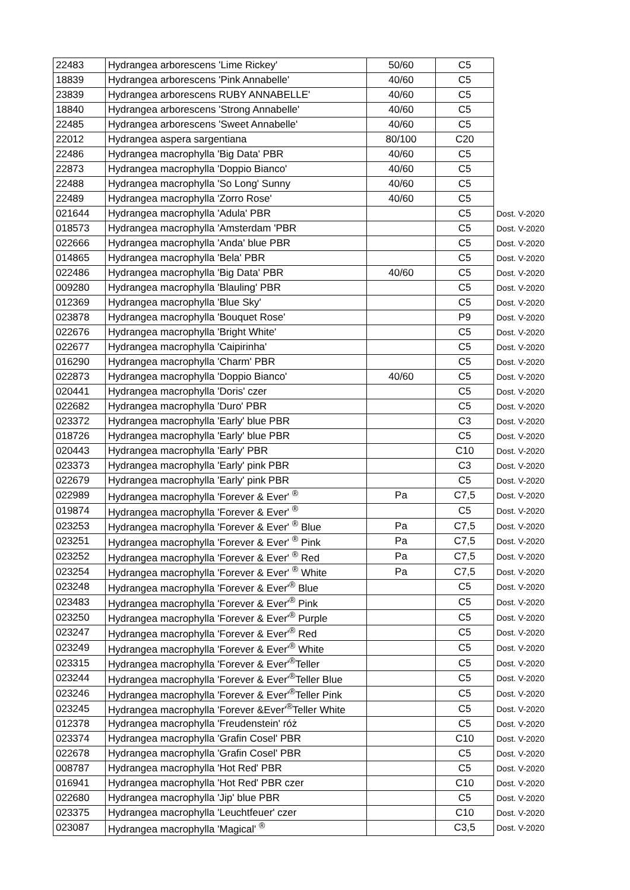| 22483 | Hydrangea arborescens 'Lime Rickey' | 50/60 | C5 | |
| 18839 | Hydrangea arborescens 'Pink Annabelle' | 40/60 | C5 | |
| 23839 | Hydrangea arborescens RUBY ANNABELLE' | 40/60 | C5 | |
| 18840 | Hydrangea arborescens 'Strong Annabelle' | 40/60 | C5 | |
| 22485 | Hydrangea arborescens 'Sweet Annabelle' | 40/60 | C5 | |
| 22012 | Hydrangea aspera sargentiana | 80/100 | C20 | |
| 22486 | Hydrangea macrophylla 'Big Data' PBR | 40/60 | C5 | |
| 22873 | Hydrangea macrophylla 'Doppio Bianco' | 40/60 | C5 | |
| 22488 | Hydrangea macrophylla 'So Long' Sunny | 40/60 | C5 | |
| 22489 | Hydrangea macrophylla 'Zorro Rose' | 40/60 | C5 | |
| 021644 | Hydrangea macrophylla 'Adula' PBR | | C5 | Dost. V-2020 |
| 018573 | Hydrangea macrophylla 'Amsterdam 'PBR | | C5 | Dost. V-2020 |
| 022666 | Hydrangea macrophylla 'Anda' blue PBR | | C5 | Dost. V-2020 |
| 014865 | Hydrangea macrophylla 'Bela' PBR | | C5 | Dost. V-2020 |
| 022486 | Hydrangea macrophylla 'Big Data' PBR | 40/60 | C5 | Dost. V-2020 |
| 009280 | Hydrangea macrophylla 'Blauling' PBR | | C5 | Dost. V-2020 |
| 012369 | Hydrangea macrophylla 'Blue Sky' | | C5 | Dost. V-2020 |
| 023878 | Hydrangea macrophylla 'Bouquet Rose' | | P9 | Dost. V-2020 |
| 022676 | Hydrangea macrophylla 'Bright White' | | C5 | Dost. V-2020 |
| 022677 | Hydrangea macrophylla 'Caipirinha' | | C5 | Dost. V-2020 |
| 016290 | Hydrangea macrophylla 'Charm' PBR | | C5 | Dost. V-2020 |
| 022873 | Hydrangea macrophylla 'Doppio Bianco' | 40/60 | C5 | Dost. V-2020 |
| 020441 | Hydrangea macrophylla 'Doris' czer | | C5 | Dost. V-2020 |
| 022682 | Hydrangea macrophylla 'Duro' PBR | | C5 | Dost. V-2020 |
| 023372 | Hydrangea macrophylla 'Early' blue PBR | | C3 | Dost. V-2020 |
| 018726 | Hydrangea macrophylla 'Early' blue PBR | | C5 | Dost. V-2020 |
| 020443 | Hydrangea macrophylla 'Early' PBR | | C10 | Dost. V-2020 |
| 023373 | Hydrangea macrophylla 'Early' pink PBR | | C3 | Dost. V-2020 |
| 022679 | Hydrangea macrophylla 'Early' pink PBR | | C5 | Dost. V-2020 |
| 022989 | Hydrangea macrophylla 'Forever & Ever' <sup>®</sup> | Pa | C7,5 | Dost. V-2020 |
| 019874 | Hydrangea macrophylla 'Forever & Ever' <sup>®</sup> | | C5 | Dost. V-2020 |
| 023253 | Hydrangea macrophylla 'Forever & Ever' <sup>®</sup> Blue | Pa | C7,5 | Dost. V-2020 |
| 023251 | Hydrangea macrophylla 'Forever & Ever' <sup>®</sup> Pink | Pa | C7,5 | Dost. V-2020 |
| 023252 | Hydrangea macrophylla 'Forever & Ever' <sup>®</sup> Red | Pa | C7,5 | Dost. V-2020 |
| 023254 | Hydrangea macrophylla 'Forever & Ever' <sup>®</sup> White | Pa | C7,5 | Dost. V-2020 |
| 023248 | Hydrangea macrophylla 'Forever & Ever'<sup>®</sup> Blue | | C5 | Dost. V-2020 |
| 023483 | Hydrangea macrophylla 'Forever & Ever'<sup>®</sup> Pink | | C5 | Dost. V-2020 |
| 023250 | Hydrangea macrophylla 'Forever & Ever'<sup>®</sup> Purple | | C5 | Dost. V-2020 |
| 023247 | Hydrangea macrophylla 'Forever & Ever'<sup>®</sup> Red | | C5 | Dost. V-2020 |
| 023249 | Hydrangea macrophylla 'Forever & Ever'<sup>®</sup> White | | C5 | Dost. V-2020 |
| 023315 | Hydrangea macrophylla 'Forever & Ever'<sup>®</sup>Teller | | C5 | Dost. V-2020 |
| 023244 | Hydrangea macrophylla 'Forever & Ever'<sup>®</sup>Teller Blue | | C5 | Dost. V-2020 |
| 023246 | Hydrangea macrophylla 'Forever & Ever'<sup>®</sup>Teller Pink | | C5 | Dost. V-2020 |
| 023245 | Hydrangea macrophylla 'Forever &Ever'<sup>®</sup>Teller White | | C5 | Dost. V-2020 |
| 012378 | Hydrangea macrophylla 'Freudenstein' róż | | C5 | Dost. V-2020 |
| 023374 | Hydrangea macrophylla 'Grafin Cosel' PBR | | C10 | Dost. V-2020 |
| 022678 | Hydrangea macrophylla 'Grafin Cosel' PBR | | C5 | Dost. V-2020 |
| 008787 | Hydrangea macrophylla 'Hot Red' PBR | | C5 | Dost. V-2020 |
| 016941 | Hydrangea macrophylla 'Hot Red' PBR czer | | C10 | Dost. V-2020 |
| 022680 | Hydrangea macrophylla 'Jip' blue PBR | | C5 | Dost. V-2020 |
| 023375 | Hydrangea macrophylla 'Leuchtfeuer' czer | | C10 | Dost. V-2020 |
| 023087 | Hydrangea macrophylla 'Magical' <sup>®</sup> | | C3,5 | Dost. V-2020 |